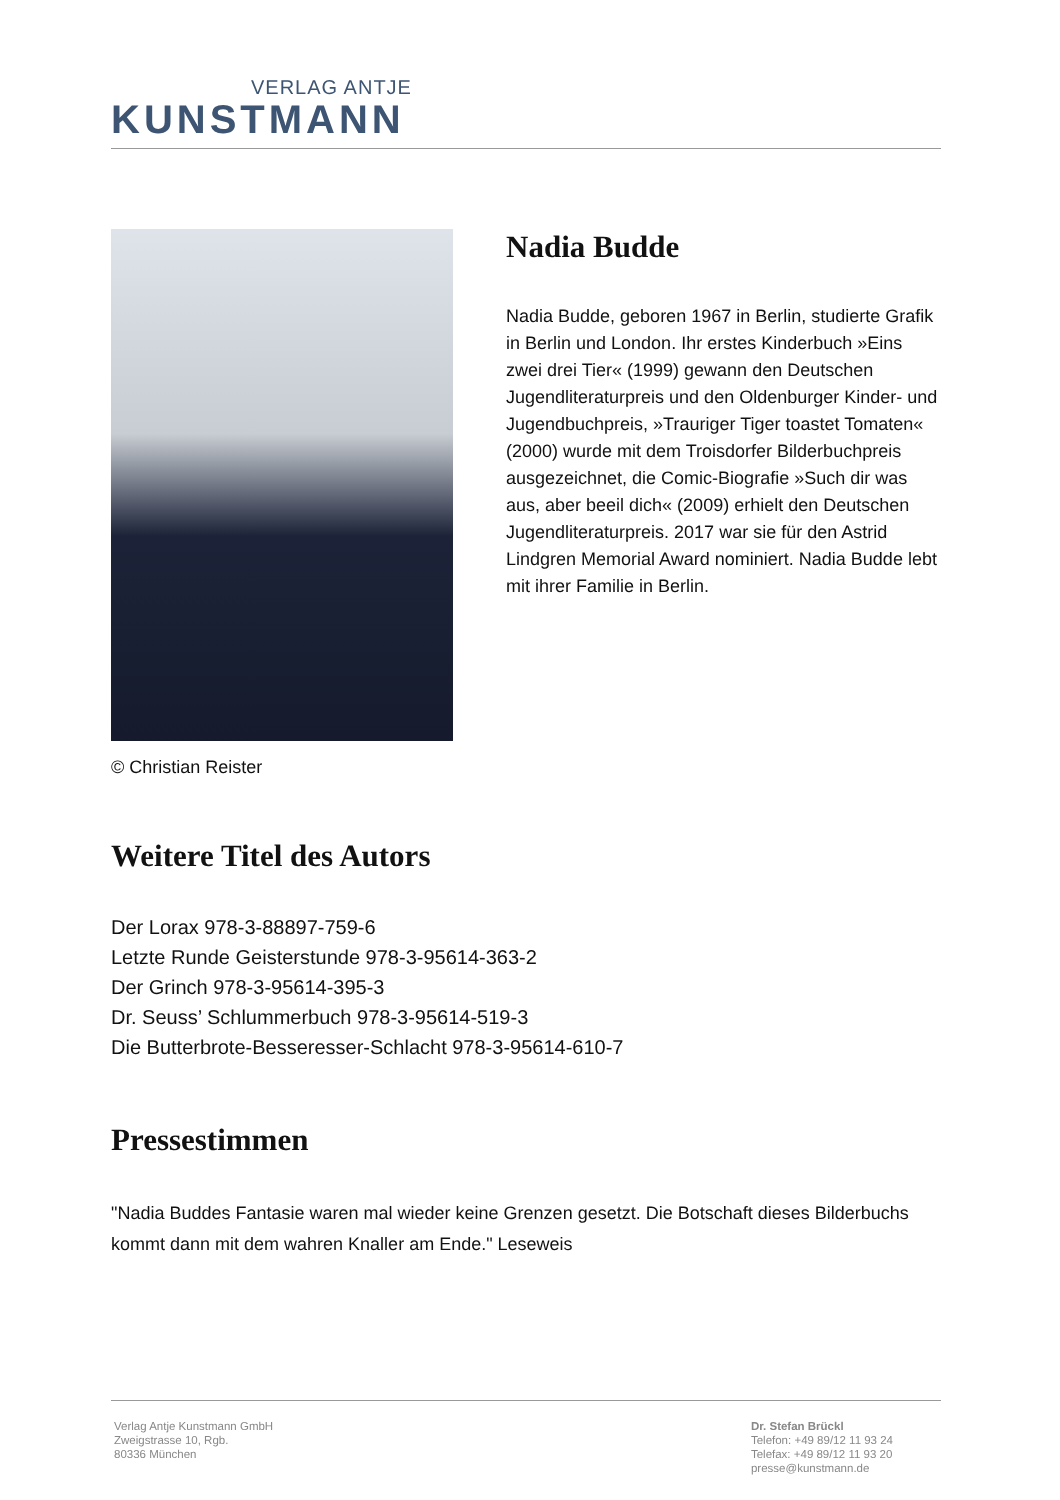VERLAG ANTJE
KUNSTMANN
© Christian Reister
Nadia Budde
Nadia Budde, geboren 1967 in Berlin, studierte Grafik in Berlin und London. Ihr erstes Kinderbuch »Eins zwei drei Tier« (1999) gewann den Deutschen Jugendliteraturpreis und den Oldenburger Kinder- und Jugendbuchpreis, »Trauriger Tiger toastet Tomaten« (2000) wurde mit dem Troisdorfer Bilderbuchpreis ausgezeichnet, die Comic-Biografie »Such dir was aus, aber beeil dich« (2009) erhielt den Deutschen Jugendliteraturpreis. 2017 war sie für den Astrid Lindgren Memorial Award nominiert. Nadia Budde lebt mit ihrer Familie in Berlin.
Weitere Titel des Autors
Der Lorax 978-3-88897-759-6
Letzte Runde Geisterstunde 978-3-95614-363-2
Der Grinch 978-3-95614-395-3
Dr. Seuss’ Schlummerbuch 978-3-95614-519-3
Die Butterbrote-Besseresser-Schlacht 978-3-95614-610-7
Pressestimmen
"Nadia Buddes Fantasie waren mal wieder keine Grenzen gesetzt. Die Botschaft dieses Bilderbuchs kommt dann mit dem wahren Knaller am Ende." Leseweis
Verlag Antje Kunstmann GmbH
Zweigstrasse 10, Rgb.
80336 München
Dr. Stefan Brückl
Telefon: +49 89/12 11 93 24
Telefax: +49 89/12 11 93 20
presse@kunstmann.de